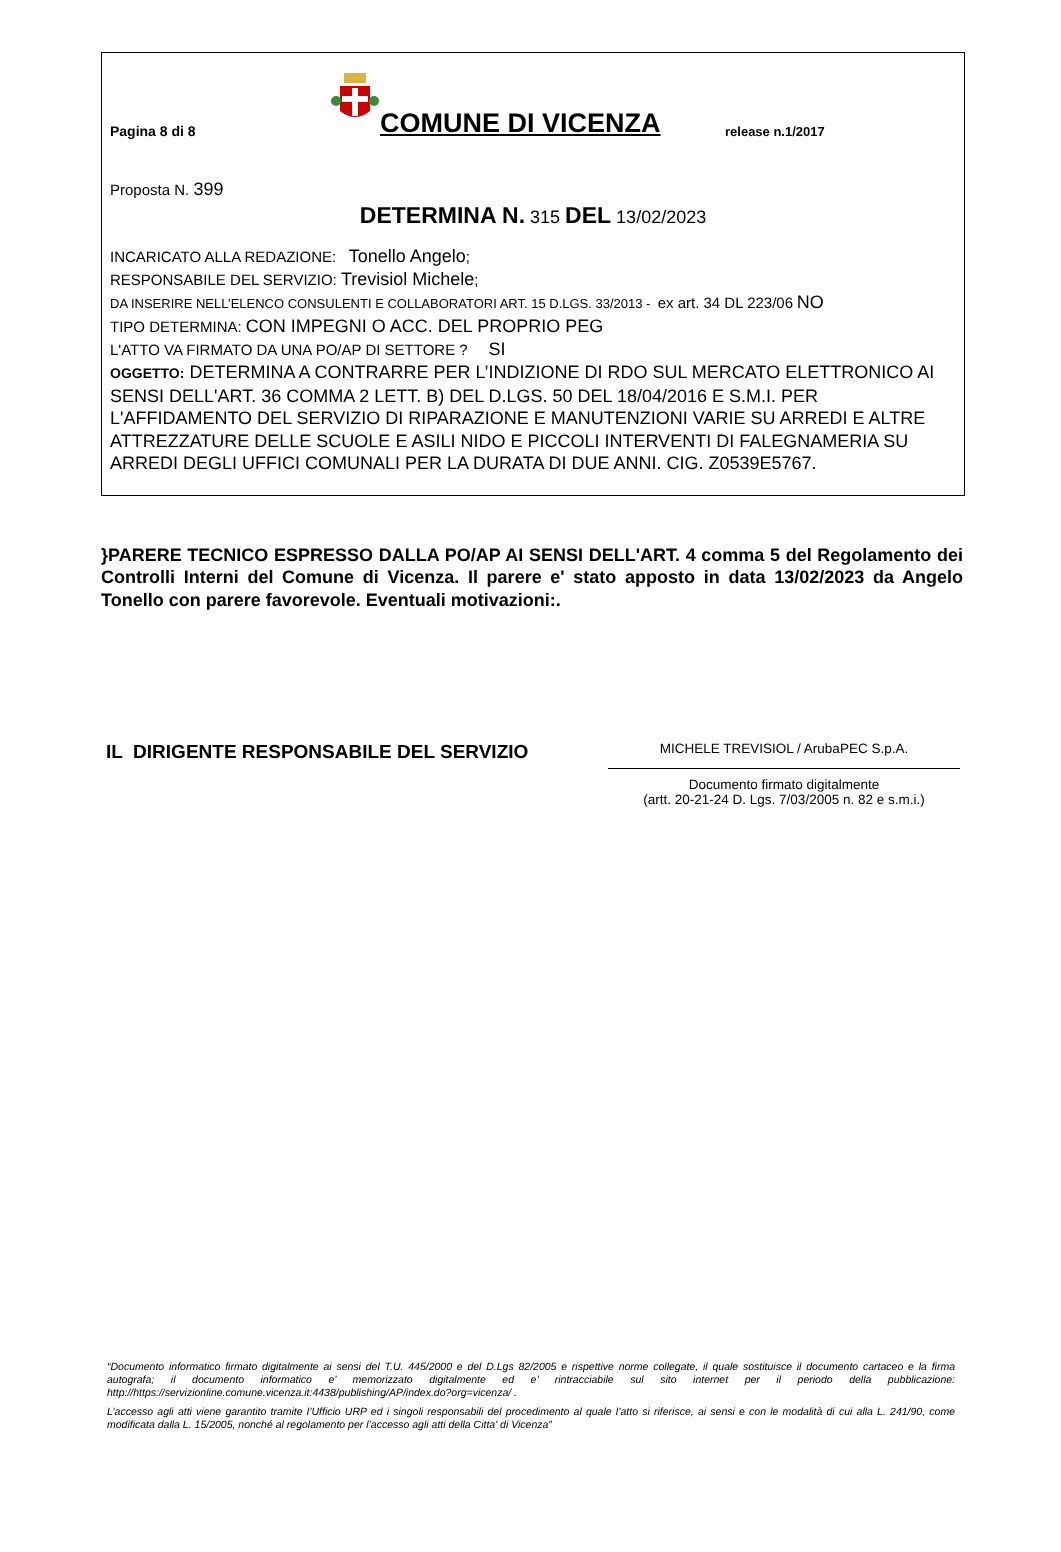Pagina 8 di 8
COMUNE DI VICENZA
release n.1/2017
Proposta N. 399
DETERMINA N. 315 DEL 13/02/2023
INCARICATO ALLA REDAZIONE: Tonello Angelo;
RESPONSABILE DEL SERVIZIO: Trevisiol Michele;
DA INSERIRE NELL’ELENCO CONSULENTI E COLLABORATORI ART. 15 D.LGS. 33/2013 - ex art. 34 DL 223/06 NO
TIPO DETERMINA: CON IMPEGNI O ACC. DEL PROPRIO PEG
L'ATTO VA FIRMATO DA UNA PO/AP DI SETTORE ? SI
OGGETTO: DETERMINA A CONTRARRE PER L’INDIZIONE DI RDO SUL MERCATO ELETTRONICO AI SENSI DELL'ART. 36 COMMA 2 LETT. B) DEL D.LGS. 50 DEL 18/04/2016 E S.M.I. PER L'AFFIDAMENTO DEL SERVIZIO DI RIPARAZIONE E MANUTENZIONI VARIE SU ARREDI E ALTRE ATTREZZATURE DELLE SCUOLE E ASILI NIDO E PICCOLI INTERVENTI DI FALEGNAMERIA SU ARREDI DEGLI UFFICI COMUNALI PER LA DURATA DI DUE ANNI. CIG. Z0539E5767.
}PARERE TECNICO ESPRESSO DALLA PO/AP AI SENSI DELL'ART. 4 comma 5 del Regolamento dei Controlli Interni del Comune di Vicenza. Il parere e' stato apposto in data 13/02/2023 da Angelo Tonello con parere favorevole. Eventuali motivazioni:.
IL DIRIGENTE RESPONSABILE DEL SERVIZIO
MICHELE TREVISIOL / ArubaPEC S.p.A.
Documento firmato digitalmente
(artt. 20-21-24 D. Lgs. 7/03/2005 n. 82 e s.m.i.)
“Documento informatico firmato digitalmente ai sensi del T.U. 445/2000 e del D.Lgs 82/2005 e rispettive norme collegate, il quale sostituisce il documento cartaceo e la firma autografa; il documento informatico e’ memorizzato digitalmente ed e’ rintracciabile sul sito internet per il periodo della pubblicazione: http://https://servizionline.comune.vicenza.it:4438/publishing/AP/index.do?org=vicenza/ .
L’accesso agli atti viene garantito tramite l’Ufficio URP ed i singoli responsabili del procedimento al quale l’atto si riferisce, ai sensi e con le modalità di cui alla L. 241/90, come modificata dalla L. 15/2005, nonché al regolamento per l’accesso agli atti della Citta' di Vicenza”